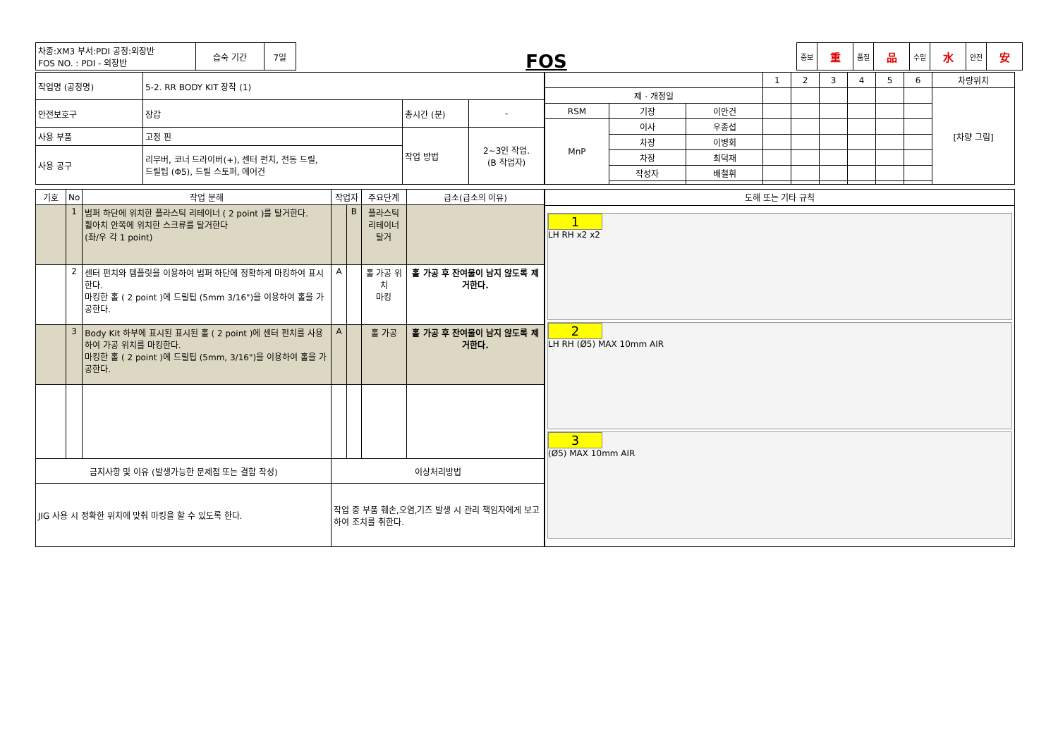| 차종:XM3 부서:PDI 공정:외장반 FOS NO. : PDI - 외장반 | 습숙 기간 | 7일 |
FOS
| 중보 | 重 | 품질 | 品 | 수밀 | 水 | 안전 | 安 |
| 작업명 (공정명) | 5-2. RR BODY KIT 장착 (1) | | |
| 안전보호구 | 장갑 | 총시간 (분) | - |
| 사용 부품 | 고정 핀 | 작업 방법 | 2~3인 작업. (B 작업자) |
| 사용 공구 | 리무버, 코너 드라이버(+), 센터 펀치, 전동 드릴, 드릴팁 (Φ5), 드릴 스토퍼, 에어건 | | |
| | | | 1 | 2 | 3 | 4 | 5 | 6 | 차량위치 |
| 제 · 개정일 | | | | | | | | | [차량 그림] |
| RSM | 기장 | 이안건 | | | | | | | |
| MnP | 이사 | 우종섭 | | | | | | | |
| | 차장 | 이병회 | | | | | | | |
| | 차장 | 최덕재 | | | | | | | |
| | 작성자 | 배철휘 | | | | | | | |
| 기호 | No | 작업 분해 | 작업자 | | 주요단계 | 급소(급소의 이유) |
| --- | --- | --- | --- | --- | --- | --- |
| | 1 | 범퍼 하단에 위치한 플라스틱 리테이너 ( 2 point )를 탈거한다. 휠아치 안쪽에 위치한 스크류를 탈거한다 (좌/우 각 1 point) | | B | 플라스틱 리테이너 탈거 | |
| | 2 | 센터 펀치와 템플릿을 이용하여 범퍼 하단에 정확하게 마킹하여 표시한다. 마킹한 홀 ( 2 point )에 드릴팁 (5mm 3/16")을 이용하여 홀을 가공한다. | A | | 홀 가공 위치 마킹 | 홀 가공 후 잔여물이 남지 않도록 제거한다. |
| | 3 | Body Kit 하부에 표시된 표시된 홀 ( 2 point )에 센터 펀치를 사용하여 가공 위치를 마킹한다. 마킹한 홀 ( 2 point )에 드릴팁 (5mm, 3/16")을 이용하여 홀을 가공한다. | A | | 홀 가공 | 홀 가공 후 잔여물이 남지 않도록 제거한다. |
| 금지사항 및 이유 (발생가능한 문제점 또는 결함 작성) | | | 이상처리방법 | | | |
| JIG 사용 시 정확한 위치에 맞춰 마킹을 할 수 있도록 한다. | | | 작업 중 부품 훼손,오염,기즈 발생 시 관리 책임자에게 보고하여 조치를 취한다. | | | |
| 도해 또는 기타 규칙 |
| --- |
| 1 LH RH x2 x2 2 LH RH (Ø5) MAX 10mm AIR 3 (Ø5) MAX 10mm AIR |